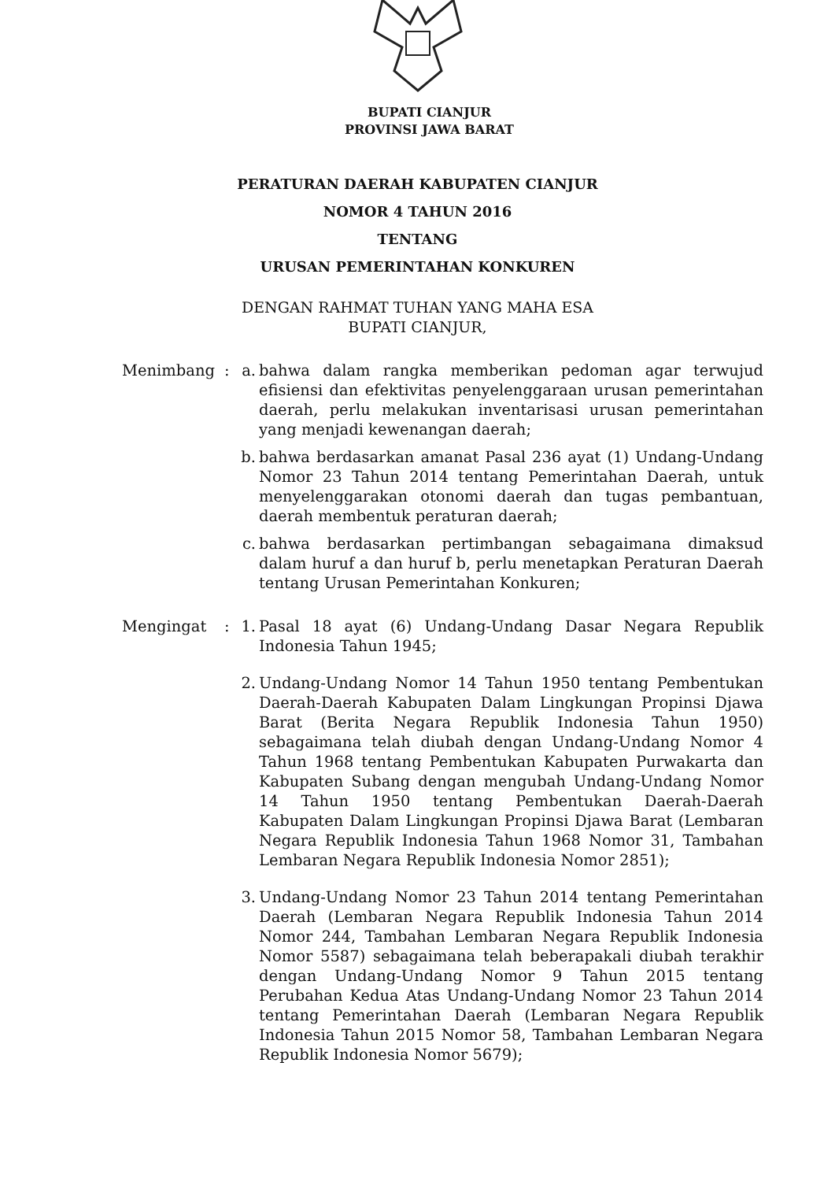BUPATI CIANJUR
PROVINSI JAWA BARAT
PERATURAN DAERAH KABUPATEN CIANJUR
NOMOR 4 TAHUN 2016
TENTANG
URUSAN PEMERINTAHAN KONKUREN
DENGAN RAHMAT TUHAN YANG MAHA ESA
BUPATI CIANJUR,
| Menimbang | : | a. | bahwa dalam rangka memberikan pedoman agar terwujud efisiensi dan efektivitas penyelenggaraan urusan pemerintahan daerah, perlu melakukan inventarisasi urusan pemerintahan yang menjadi kewenangan daerah; |
| | | b. | bahwa berdasarkan amanat Pasal 236 ayat (1) Undang-Undang Nomor 23 Tahun 2014 tentang Pemerintahan Daerah, untuk menyelenggarakan otonomi daerah dan tugas pembantuan, daerah membentuk peraturan daerah; |
| | | c. | bahwa berdasarkan pertimbangan sebagaimana dimaksud dalam huruf a dan huruf b, perlu menetapkan Peraturan Daerah tentang Urusan Pemerintahan Konkuren; |
| Mengingat | : | 1. | Pasal 18 ayat (6) Undang-Undang Dasar Negara Republik Indonesia Tahun 1945; |
| | | 2. | Undang-Undang Nomor 14 Tahun 1950 tentang Pembentukan Daerah-Daerah Kabupaten Dalam Lingkungan Propinsi Djawa Barat (Berita Negara Republik Indonesia Tahun 1950) sebagaimana telah diubah dengan Undang-Undang Nomor 4 Tahun 1968 tentang Pembentukan Kabupaten Purwakarta dan Kabupaten Subang dengan mengubah Undang-Undang Nomor 14 Tahun 1950 tentang Pembentukan Daerah-Daerah Kabupaten Dalam Lingkungan Propinsi Djawa Barat (Lembaran Negara Republik Indonesia Tahun 1968 Nomor 31, Tambahan Lembaran Negara Republik Indonesia Nomor 2851); |
| | | 3. | Undang-Undang Nomor 23 Tahun 2014 tentang Pemerintahan Daerah (Lembaran Negara Republik Indonesia Tahun 2014 Nomor 244, Tambahan Lembaran Negara Republik Indonesia Nomor 5587) sebagaimana telah beberapakali diubah terakhir dengan Undang-Undang Nomor 9 Tahun 2015 tentang Perubahan Kedua Atas Undang-Undang Nomor 23 Tahun 2014 tentang Pemerintahan Daerah (Lembaran Negara Republik Indonesia Tahun 2015 Nomor 58, Tambahan Lembaran Negara Republik Indonesia Nomor 5679); |